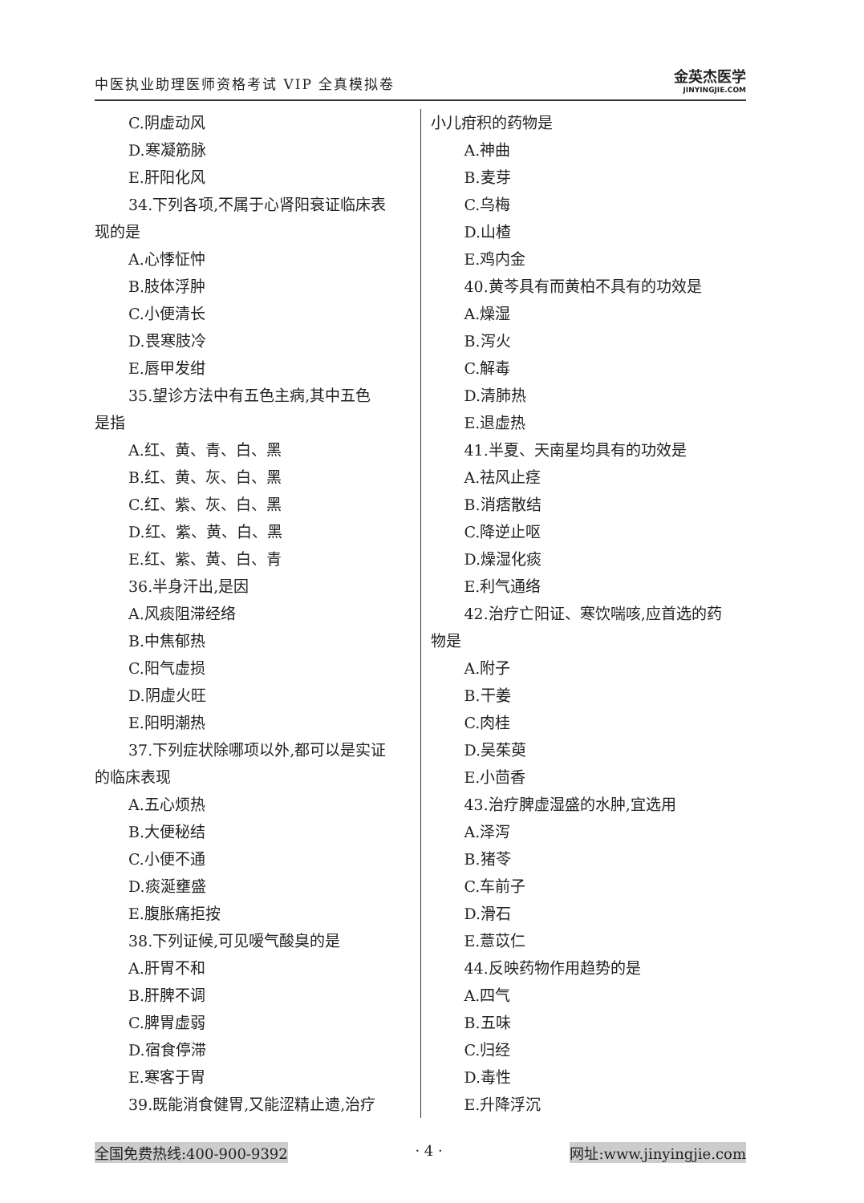中医执业助理医师资格考试 VIP 全真模拟卷
金英杰医学
JINYINGJIE.COM
C.阴虚动风
D.寒凝筋脉
E.肝阳化风
34.下列各项,不属于心肾阳衰证临床表
现的是
A.心悸怔忡
B.肢体浮肿
C.小便清长
D.畏寒肢冷
E.唇甲发绀
35.望诊方法中有五色主病,其中五色
是指
A.红、黄、青、白、黑
B.红、黄、灰、白、黑
C.红、紫、灰、白、黑
D.红、紫、黄、白、黑
E.红、紫、黄、白、青
36.半身汗出,是因
A.风痰阻滞经络
B.中焦郁热
C.阳气虚损
D.阴虚火旺
E.阳明潮热
37.下列症状除哪项以外,都可以是实证
的临床表现
A.五心烦热
B.大便秘结
C.小便不通
D.痰涎壅盛
E.腹胀痛拒按
38.下列证候,可见嗳气酸臭的是
A.肝胃不和
B.肝脾不调
C.脾胃虚弱
D.宿食停滞
E.寒客于胃
39.既能消食健胃,又能涩精止遗,治疗
小儿疳积的药物是
A.神曲
B.麦芽
C.乌梅
D.山楂
E.鸡内金
40.黄芩具有而黄柏不具有的功效是
A.燥湿
B.泻火
C.解毒
D.清肺热
E.退虚热
41.半夏、天南星均具有的功效是
A.祛风止痉
B.消痞散结
C.降逆止呕
D.燥湿化痰
E.利气通络
42.治疗亡阳证、寒饮喘咳,应首选的药
物是
A.附子
B.干姜
C.肉桂
D.吴茱萸
E.小茴香
43.治疗脾虚湿盛的水肿,宜选用
A.泽泻
B.猪苓
C.车前子
D.滑石
E.薏苡仁
44.反映药物作用趋势的是
A.四气
B.五味
C.归经
D.毒性
E.升降浮沉
全国免费热线:400-900-9392 · 4 · 网址:www.jinyingjie.com